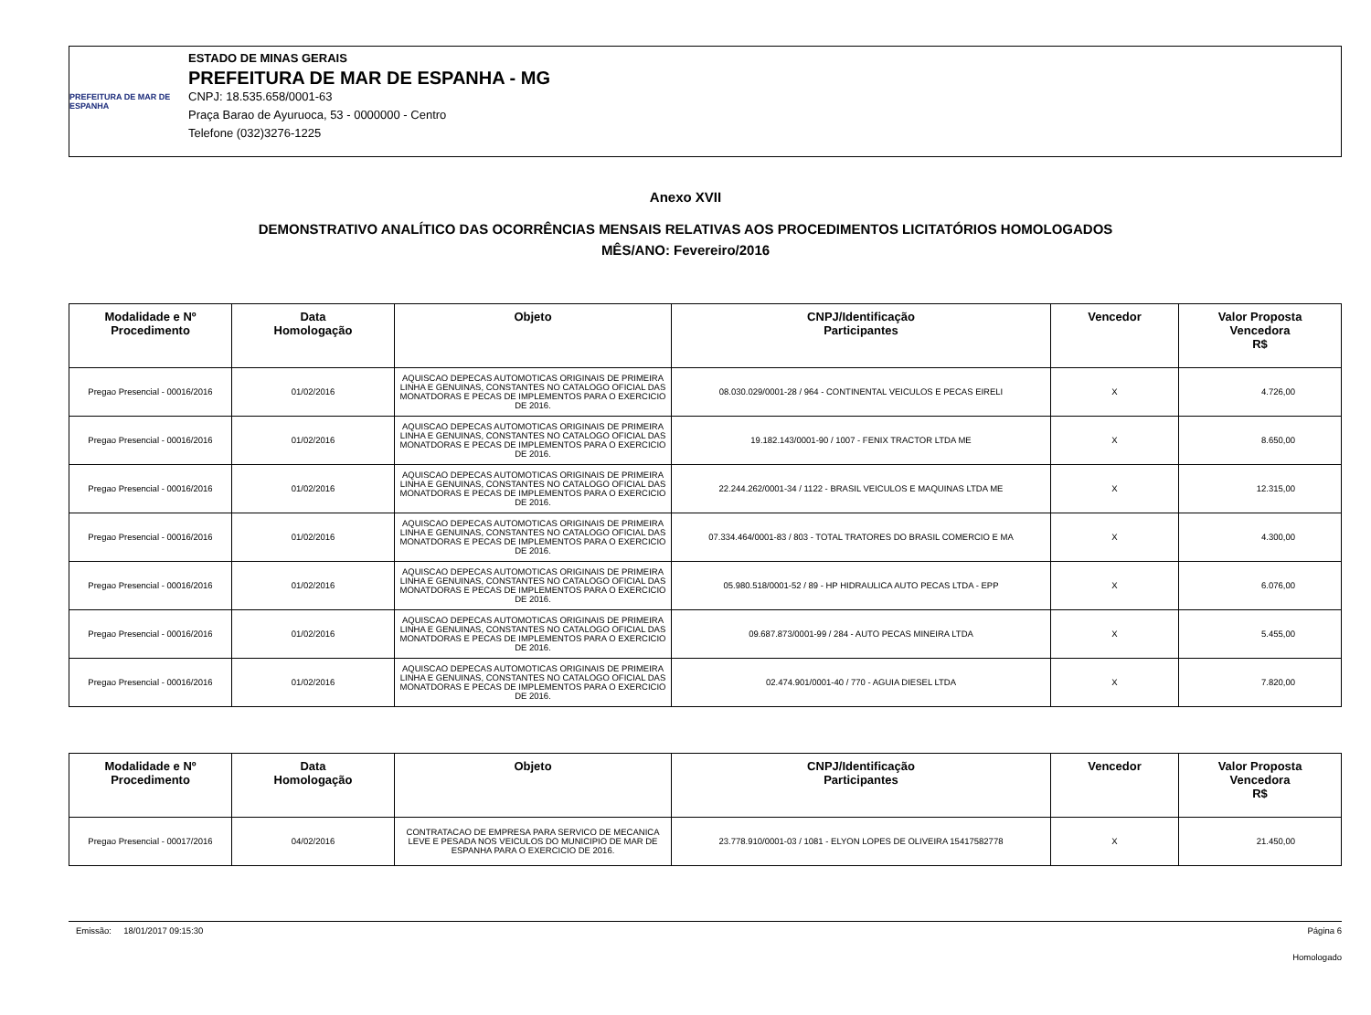PREFEITURA DE MAR DE ESPANHA
ESTADO DE MINAS GERAIS
PREFEITURA DE MAR DE ESPANHA - MG
CNPJ: 18.535.658/0001-63
Praça Barao de Ayuruoca, 53 - 0000000 - Centro
Telefone (032)3276-1225
Anexo XVII
DEMONSTRATIVO ANALÍTICO DAS OCORRÊNCIAS MENSAIS RELATIVAS AOS PROCEDIMENTOS LICITATÓRIOS HOMOLOGADOS
MÊS/ANO: Fevereiro/2016
| Modalidade e Nº Procedimento | Data Homologação | Objeto | CNPJ/Identificação Participantes | Vencedor | Valor Proposta Vencedora R$ |
| --- | --- | --- | --- | --- | --- |
| Pregao Presencial - 00016/2016 | 01/02/2016 | AQUISCAO DEPECAS AUTOMOTICAS ORIGINAIS DE PRIMEIRA LINHA E GENUINAS, CONSTANTES NO CATALOGO OFICIAL DAS MONATDORAS E PECAS DE IMPLEMENTOS PARA O EXERCICIO DE 2016. | 08.030.029/0001-28 / 964 - CONTINENTAL VEICULOS E PECAS EIRELI | X | 4.726,00 |
| Pregao Presencial - 00016/2016 | 01/02/2016 | AQUISCAO DEPECAS AUTOMOTICAS ORIGINAIS DE PRIMEIRA LINHA E GENUINAS, CONSTANTES NO CATALOGO OFICIAL DAS MONATDORAS E PECAS DE IMPLEMENTOS PARA O EXERCICIO DE 2016. | 19.182.143/0001-90 / 1007 - FENIX TRACTOR LTDA ME | X | 8.650,00 |
| Pregao Presencial - 00016/2016 | 01/02/2016 | AQUISCAO DEPECAS AUTOMOTICAS ORIGINAIS DE PRIMEIRA LINHA E GENUINAS, CONSTANTES NO CATALOGO OFICIAL DAS MONATDORAS E PECAS DE IMPLEMENTOS PARA O EXERCICIO DE 2016. | 22.244.262/0001-34 / 1122 - BRASIL VEICULOS E MAQUINAS LTDA ME | X | 12.315,00 |
| Pregao Presencial - 00016/2016 | 01/02/2016 | AQUISCAO DEPECAS AUTOMOTICAS ORIGINAIS DE PRIMEIRA LINHA E GENUINAS, CONSTANTES NO CATALOGO OFICIAL DAS MONATDORAS E PECAS DE IMPLEMENTOS PARA O EXERCICIO DE 2016. | 07.334.464/0001-83 / 803 - TOTAL TRATORES DO BRASIL COMERCIO E MA | X | 4.300,00 |
| Pregao Presencial - 00016/2016 | 01/02/2016 | AQUISCAO DEPECAS AUTOMOTICAS ORIGINAIS DE PRIMEIRA LINHA E GENUINAS, CONSTANTES NO CATALOGO OFICIAL DAS MONATDORAS E PECAS DE IMPLEMENTOS PARA O EXERCICIO DE 2016. | 05.980.518/0001-52 / 89 - HP HIDRAULICA AUTO PECAS LTDA - EPP | X | 6.076,00 |
| Pregao Presencial - 00016/2016 | 01/02/2016 | AQUISCAO DEPECAS AUTOMOTICAS ORIGINAIS DE PRIMEIRA LINHA E GENUINAS, CONSTANTES NO CATALOGO OFICIAL DAS MONATDORAS E PECAS DE IMPLEMENTOS PARA O EXERCICIO DE 2016. | 09.687.873/0001-99 / 284 - AUTO PECAS MINEIRA LTDA | X | 5.455,00 |
| Pregao Presencial - 00016/2016 | 01/02/2016 | AQUISCAO DEPECAS AUTOMOTICAS ORIGINAIS DE PRIMEIRA LINHA E GENUINAS, CONSTANTES NO CATALOGO OFICIAL DAS MONATDORAS E PECAS DE IMPLEMENTOS PARA O EXERCICIO DE 2016. | 02.474.901/0001-40 / 770 - AGUIA DIESEL LTDA | X | 7.820,00 |
| Modalidade e Nº Procedimento | Data Homologação | Objeto | CNPJ/Identificação Participantes | Vencedor | Valor Proposta Vencedora R$ |
| --- | --- | --- | --- | --- | --- |
| Pregao Presencial - 00017/2016 | 04/02/2016 | CONTRATACAO DE EMPRESA PARA SERVICO DE MECANICA LEVE E PESADA NOS VEICULOS DO MUNICIPIO DE MAR DE ESPANHA PARA O EXERCICIO DE 2016. | 23.778.910/0001-03 / 1081 - ELYON LOPES DE OLIVEIRA 15417582778 | X | 21.450,00 |
Emissão: 18/01/2017 09:15:30 Página 6
Homologado